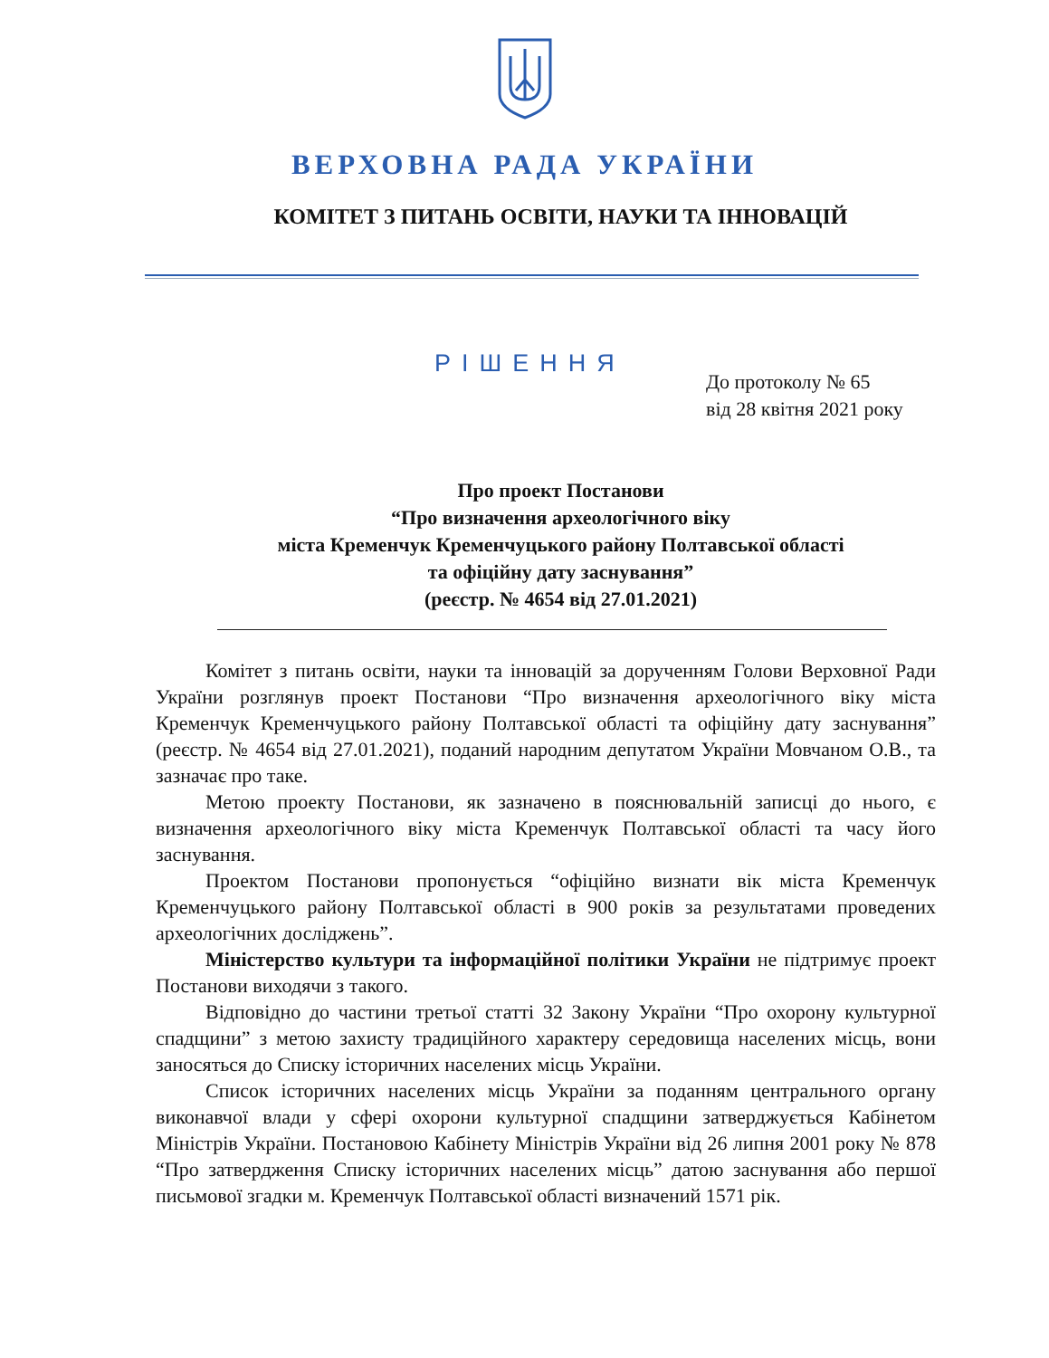ВЕРХОВНА РАДА УКРАЇНИ
КОМІТЕТ З ПИТАНЬ ОСВІТИ, НАУКИ ТА ІННОВАЦІЙ
РІШЕННЯ
До протоколу № 65
від 28 квітня 2021 року
Про проект Постанови
“Про визначення археологічного віку
міста Кременчук Кременчуцького району Полтавської області
та офіційну дату заснування”
(реєстр. № 4654 від 27.01.2021)
Комітет з питань освіти, науки та інновацій за дорученням Голови Верховної Ради України розглянув проект Постанови “Про визначення археологічного віку міста Кременчук Кременчуцького району Полтавської області та офіційну дату заснування” (реєстр. № 4654 від 27.01.2021), поданий народним депутатом України Мовчаном О.В., та зазначає про таке.
Метою проекту Постанови, як зазначено в пояснювальній записці до нього, є визначення археологічного віку міста Кременчук Полтавської області та часу його заснування.
Проектом Постанови пропонується “офіційно визнати вік міста Кременчук Кременчуцького району Полтавської області в 900 років за результатами проведених археологічних досліджень”.
Міністерство культури та інформаційної політики України не підтримує проект Постанови виходячи з такого.
Відповідно до частини третьої статті 32 Закону України “Про охорону культурної спадщини” з метою захисту традиційного характеру середовища населених місць, вони заносяться до Списку історичних населених місць України.
Список історичних населених місць України за поданням центрального органу виконавчої влади у сфері охорони культурної спадщини затверджується Кабінетом Міністрів України. Постановою Кабінету Міністрів України від 26 липня 2001 року № 878 “Про затвердження Списку історичних населених місць” датою заснування або першої письмової згадки м. Кременчук Полтавської області визначений 1571 рік.